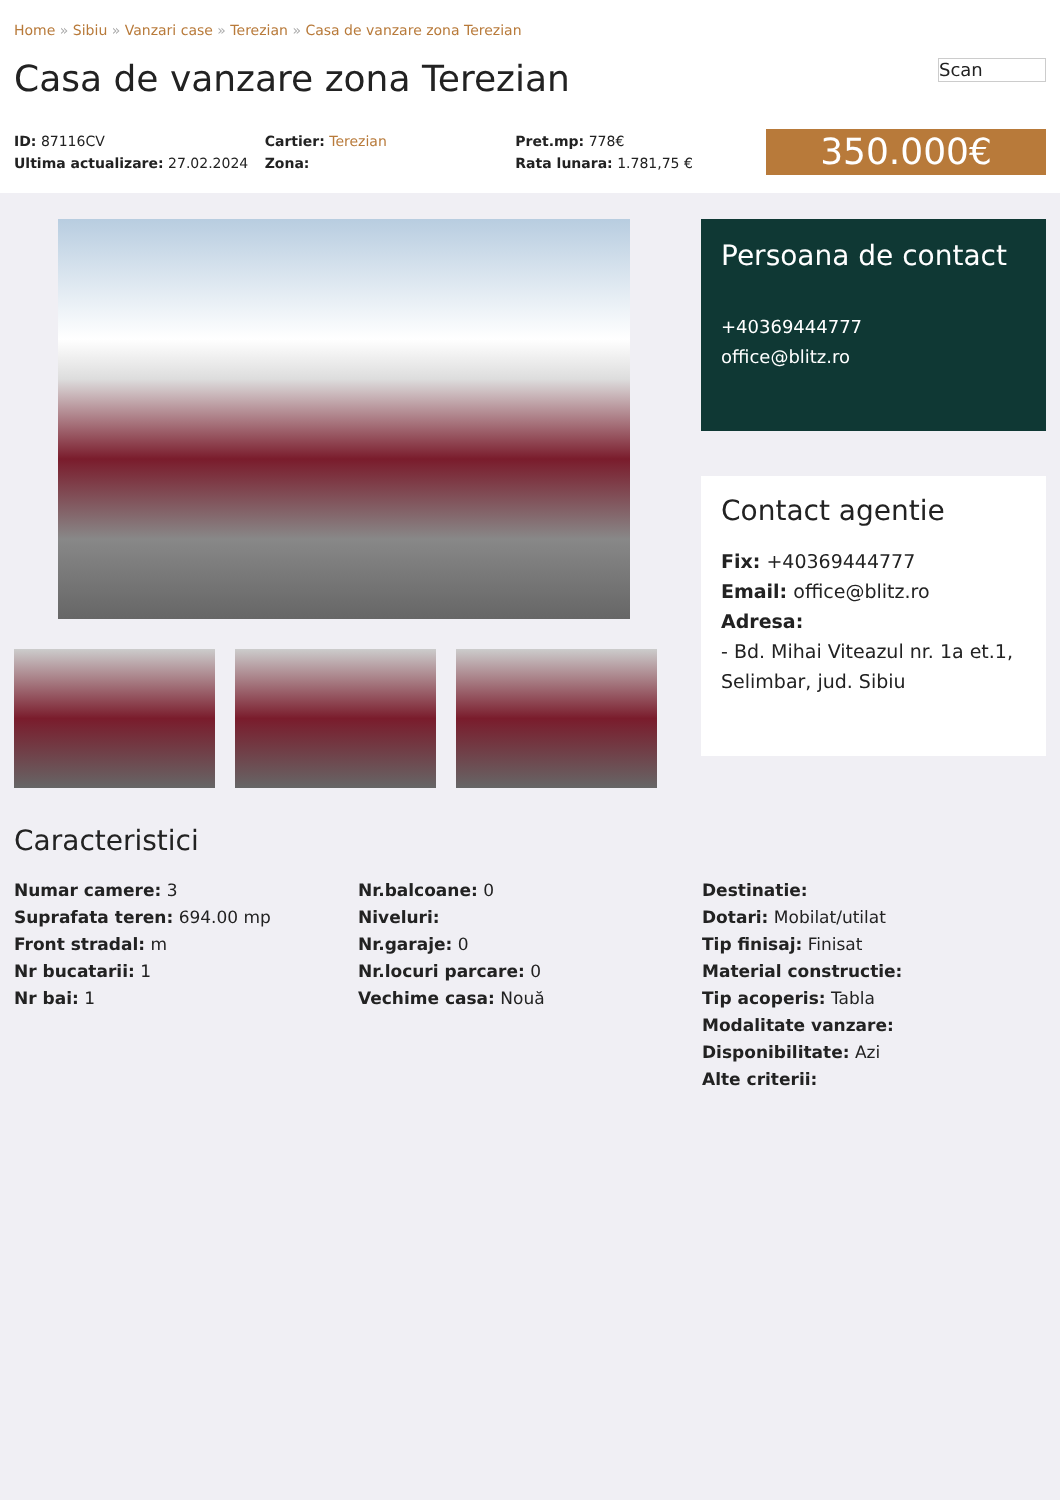Home » Sibiu » Vanzari case » Terezian » Casa de vanzare zona Terezian
Casa de vanzare zona Terezian
Scan
ID: 87116CV
Ultima actualizare: 27.02.2024
Cartier: Terezian
Zona:
Pret.mp: 778€
Rata lunara: 1.781,75 €
350.000€
Persoana de contact
+40369444777
office@blitz.ro
Contact agentie
Fix: +40369444777
Email: office@blitz.ro
Adresa:
- Bd. Mihai Viteazul nr. 1a et.1, Selimbar, jud. Sibiu
Caracteristici
Numar camere: 3
Suprafata teren: 694.00 mp
Front stradal: m
Nr bucatarii: 1
Nr bai: 1
Nr.balcoane: 0
Niveluri:
Nr.garaje: 0
Nr.locuri parcare: 0
Vechime casa: Nouă
Destinatie:
Dotari: Mobilat/utilat
Tip finisaj: Finisat
Material constructie:
Tip acoperis: Tabla
Modalitate vanzare:
Disponibilitate: Azi
Alte criterii: